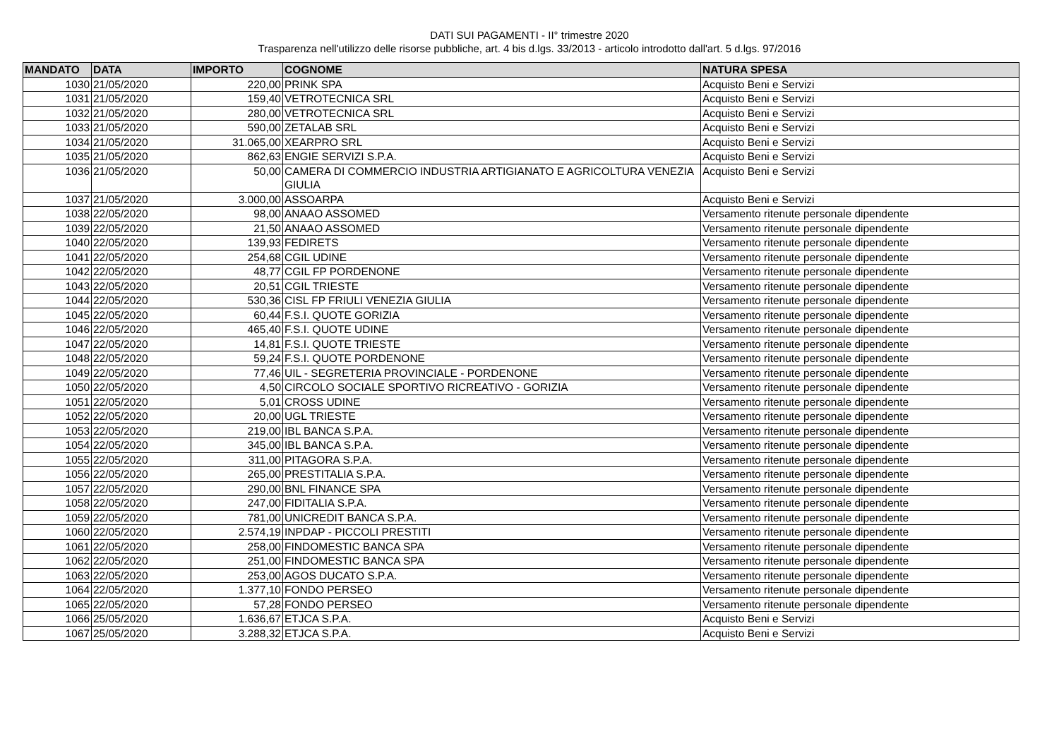DATI SUI PAGAMENTI - II° trimestre 2020
Trasparenza nell'utilizzo delle risorse pubbliche, art. 4 bis d.lgs. 33/2013 - articolo introdotto dall'art. 5 d.lgs. 97/2016
| MANDATO | DATA | IMPORTO | COGNOME | NATURA SPESA |
| --- | --- | --- | --- | --- |
| 1030 | 21/05/2020 | 220,00 | PRINK SPA | Acquisto Beni e Servizi |
| 1031 | 21/05/2020 | 159,40 | VETROTECNICA SRL | Acquisto Beni e Servizi |
| 1032 | 21/05/2020 | 280,00 | VETROTECNICA SRL | Acquisto Beni e Servizi |
| 1033 | 21/05/2020 | 590,00 | ZETALAB SRL | Acquisto Beni e Servizi |
| 1034 | 21/05/2020 | 31.065,00 | XEARPRO SRL | Acquisto Beni e Servizi |
| 1035 | 21/05/2020 | 862,63 | ENGIE SERVIZI S.P.A. | Acquisto Beni e Servizi |
| 1036 | 21/05/2020 | 50,00 | CAMERA DI COMMERCIO INDUSTRIA ARTIGIANATO E AGRICOLTURA VENEZIA GIULIA | Acquisto Beni e Servizi |
| 1037 | 21/05/2020 | 3.000,00 | ASSOARPA | Acquisto Beni e Servizi |
| 1038 | 22/05/2020 | 98,00 | ANAAO ASSOMED | Versamento ritenute personale dipendente |
| 1039 | 22/05/2020 | 21,50 | ANAAO ASSOMED | Versamento ritenute personale dipendente |
| 1040 | 22/05/2020 | 139,93 | FEDIRETS | Versamento ritenute personale dipendente |
| 1041 | 22/05/2020 | 254,68 | CGIL UDINE | Versamento ritenute personale dipendente |
| 1042 | 22/05/2020 | 48,77 | CGIL FP PORDENONE | Versamento ritenute personale dipendente |
| 1043 | 22/05/2020 | 20,51 | CGIL TRIESTE | Versamento ritenute personale dipendente |
| 1044 | 22/05/2020 | 530,36 | CISL FP FRIULI VENEZIA GIULIA | Versamento ritenute personale dipendente |
| 1045 | 22/05/2020 | 60,44 | F.S.I. QUOTE GORIZIA | Versamento ritenute personale dipendente |
| 1046 | 22/05/2020 | 465,40 | F.S.I. QUOTE UDINE | Versamento ritenute personale dipendente |
| 1047 | 22/05/2020 | 14,81 | F.S.I. QUOTE TRIESTE | Versamento ritenute personale dipendente |
| 1048 | 22/05/2020 | 59,24 | F.S.I. QUOTE PORDENONE | Versamento ritenute personale dipendente |
| 1049 | 22/05/2020 | 77,46 | UIL - SEGRETERIA PROVINCIALE - PORDENONE | Versamento ritenute personale dipendente |
| 1050 | 22/05/2020 | 4,50 | CIRCOLO SOCIALE SPORTIVO RICREATIVO - GORIZIA | Versamento ritenute personale dipendente |
| 1051 | 22/05/2020 | 5,01 | CROSS UDINE | Versamento ritenute personale dipendente |
| 1052 | 22/05/2020 | 20,00 | UGL TRIESTE | Versamento ritenute personale dipendente |
| 1053 | 22/05/2020 | 219,00 | IBL BANCA S.P.A. | Versamento ritenute personale dipendente |
| 1054 | 22/05/2020 | 345,00 | IBL BANCA S.P.A. | Versamento ritenute personale dipendente |
| 1055 | 22/05/2020 | 311,00 | PITAGORA S.P.A. | Versamento ritenute personale dipendente |
| 1056 | 22/05/2020 | 265,00 | PRESTITALIA S.P.A. | Versamento ritenute personale dipendente |
| 1057 | 22/05/2020 | 290,00 | BNL FINANCE SPA | Versamento ritenute personale dipendente |
| 1058 | 22/05/2020 | 247,00 | FIDITALIA S.P.A. | Versamento ritenute personale dipendente |
| 1059 | 22/05/2020 | 781,00 | UNICREDIT BANCA S.P.A. | Versamento ritenute personale dipendente |
| 1060 | 22/05/2020 | 2.574,19 | INPDAP - PICCOLI PRESTITI | Versamento ritenute personale dipendente |
| 1061 | 22/05/2020 | 258,00 | FINDOMESTIC BANCA SPA | Versamento ritenute personale dipendente |
| 1062 | 22/05/2020 | 251,00 | FINDOMESTIC BANCA SPA | Versamento ritenute personale dipendente |
| 1063 | 22/05/2020 | 253,00 | AGOS DUCATO S.P.A. | Versamento ritenute personale dipendente |
| 1064 | 22/05/2020 | 1.377,10 | FONDO PERSEO | Versamento ritenute personale dipendente |
| 1065 | 22/05/2020 | 57,28 | FONDO PERSEO | Versamento ritenute personale dipendente |
| 1066 | 25/05/2020 | 1.636,67 | ETJCA S.P.A. | Acquisto Beni e Servizi |
| 1067 | 25/05/2020 | 3.288,32 | ETJCA S.P.A. | Acquisto Beni e Servizi |